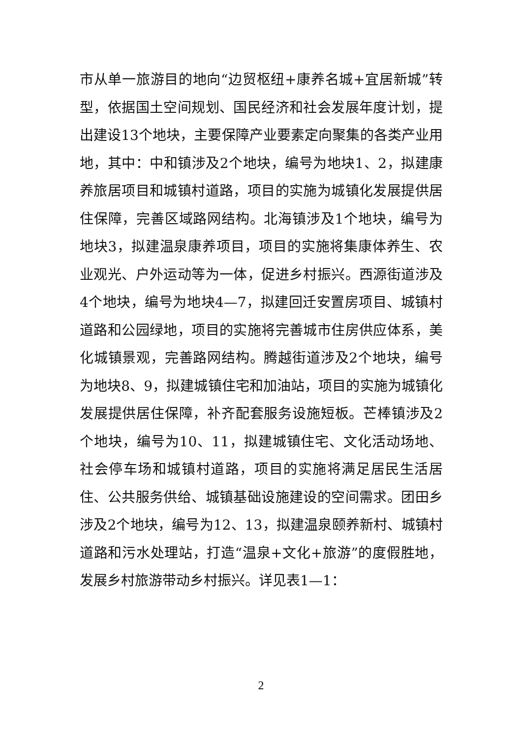市从单一旅游目的地向“边贸枢纽+康养名城+宜居新城”转型，依据国土空间规划、国民经济和社会发展年度计划，提出建设13个地块，主要保障产业要素定向聚集的各类产业用地，其中：中和镇涉及2个地块，编号为地块1、2，拟建康养旅居项目和城镇村道路，项目的实施为城镇化发展提供居住保障，完善区域路网结构。北海镇涉及1个地块，编号为地块3，拟建温泉康养项目，项目的实施将集康体养生、农业观光、户外运动等为一体，促进乡村振兴。西源街道涉及4个地块，编号为地块4—7，拟建回迁安置房项目、城镇村道路和公园绿地，项目的实施将完善城市住房供应体系，美化城镇景观，完善路网结构。腾越街道涉及2个地块，编号为地块8、9，拟建城镇住宅和加油站，项目的实施为城镇化发展提供居住保障，补齐配套服务设施短板。芒棒镇涉及2个地块，编号为10、11，拟建城镇住宅、文化活动场地、社会停车场和城镇村道路，项目的实施将满足居民生活居住、公共服务供给、城镇基础设施建设的空间需求。团田乡涉及2个地块，编号为12、13，拟建温泉颐养新村、城镇村道路和污水处理站，打造“温泉+文化+旅游”的度假胜地，发展乡村旅游带动乡村振兴。详见表1—1：
2